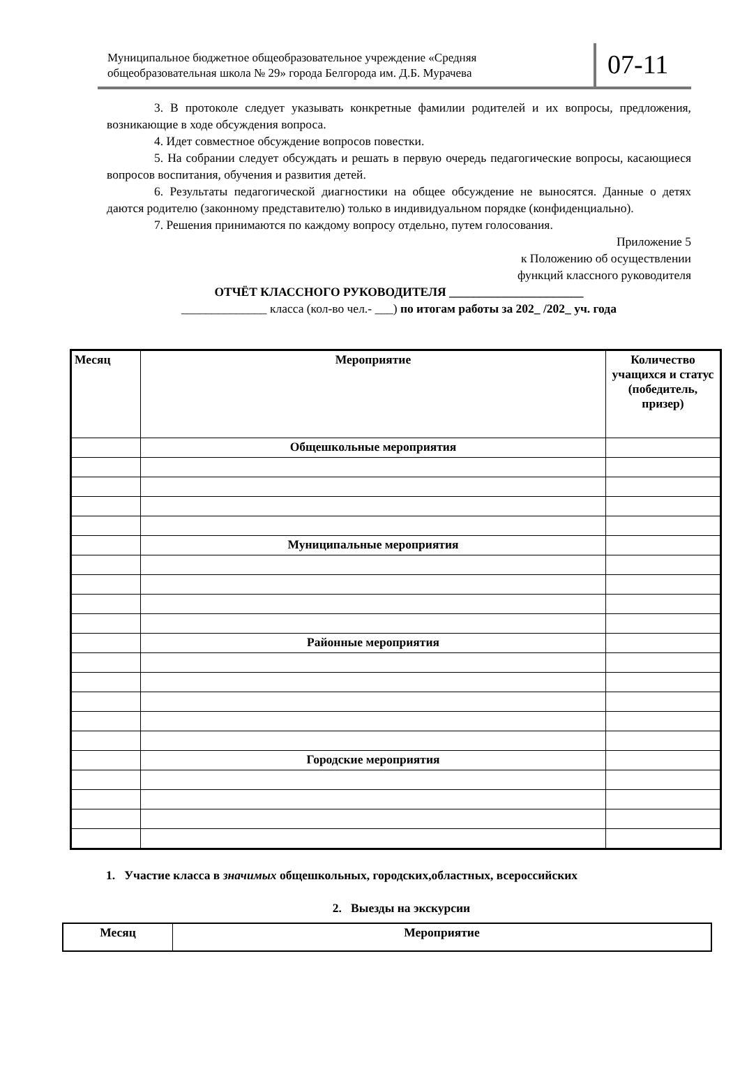Муниципальное бюджетное общеобразовательное учреждение «Средняя общеобразовательная школа № 29» города Белгорода им. Д.Б. Мурачева
07-11
3. В протоколе следует указывать конкретные фамилии родителей и их вопросы, предложения, возникающие в ходе обсуждения вопроса.
4. Идет совместное обсуждение вопросов повестки.
5. На собрании следует обсуждать и решать в первую очередь педагогические вопросы, касающиеся вопросов воспитания, обучения и развития детей.
6. Результаты педагогической диагностики на общее обсуждение не выносятся. Данные о детях даются родителю (законному представителю) только в индивидуальном порядке (конфиденциально).
7. Решения принимаются по каждому вопросу отдельно, путем голосования.
Приложение 5
к Положению об осуществлении
функций классного руководителя
ОТЧЁТ КЛАССНОГО РУКОВОДИТЕЛЯ ______________________
______________ класса (кол-во чел.- ___) по итогам работы за 202_ /202_ уч. года
| Месяц | Мероприятие | Количество учащихся и статус (победитель, призер) |
| --- | --- | --- |
| | Общешкольные мероприятия | |
| | Муниципальные мероприятия | |
| | Районные мероприятия | |
| | Городские мероприятия | |
1. Участие класса в значимых общешкольных, городских,областных, всероссийских
2. Выезды на экскурсии
| Месяц | Мероприятие |
| --- | --- |